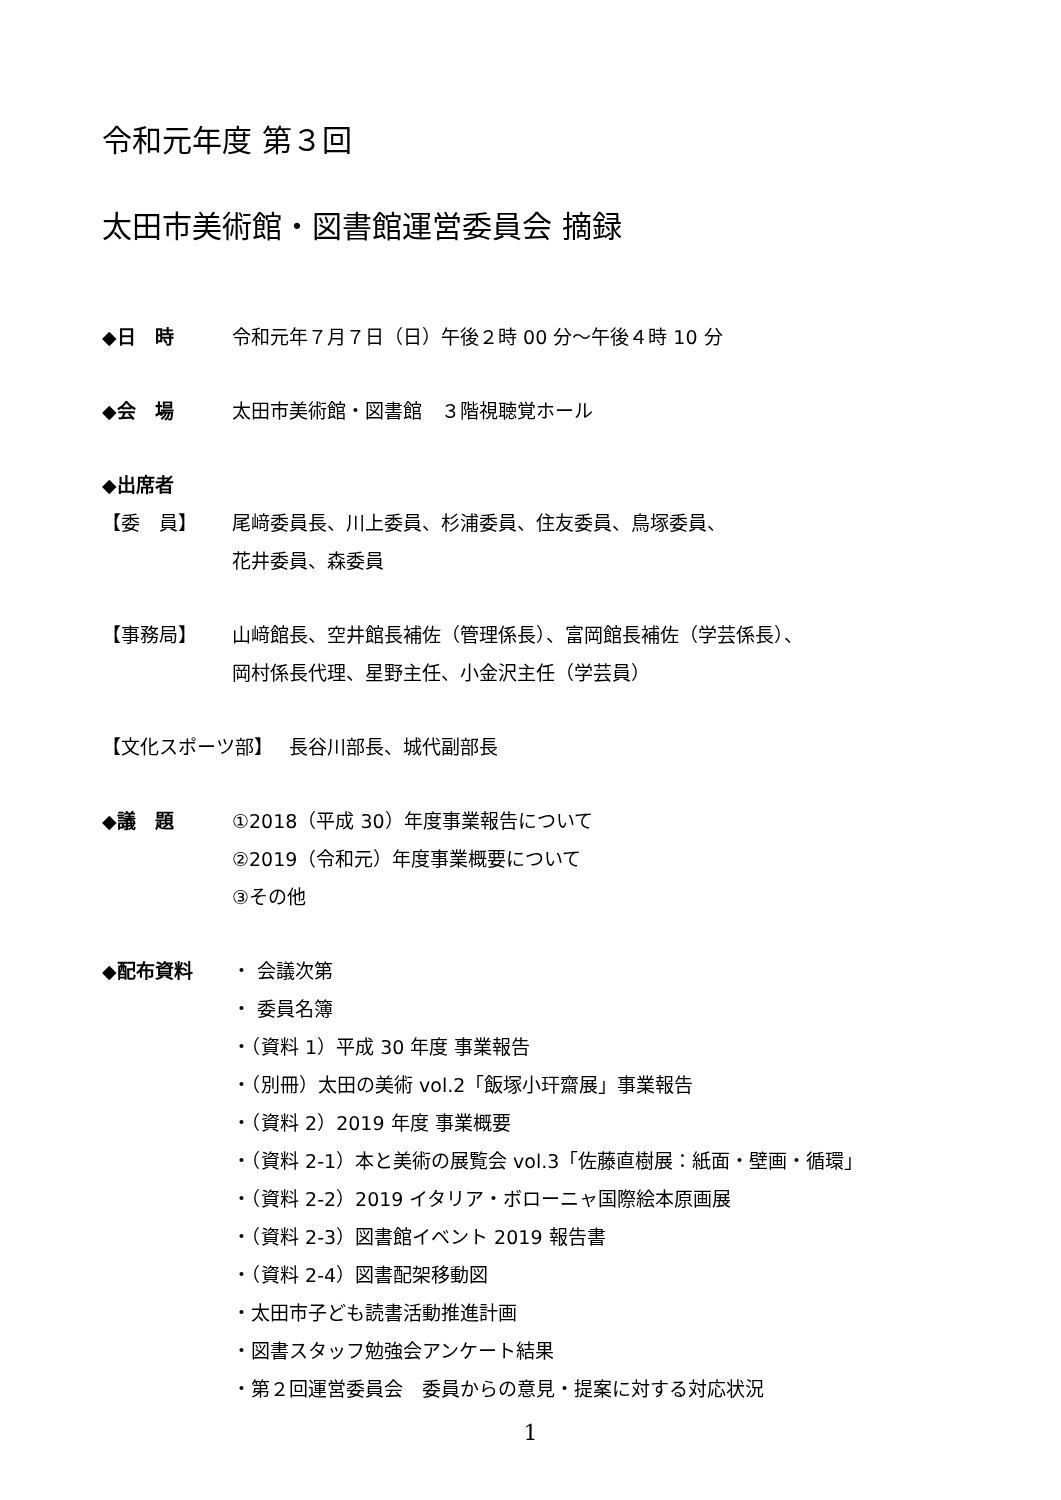令和元年度 第３回
太田市美術館・図書館運営委員会 摘録
◆日　時 令和元年７月７日（日）午後２時 00 分～午後４時 10 分
◆会　場 太田市美術館・図書館　３階視聴覚ホール
◆出席者
【委　員】 尾﨑委員長、川上委員、杉浦委員、住友委員、鳥塚委員、
花井委員、森委員
【事務局】 山﨑館長、空井館長補佐（管理係長）、富岡館長補佐（学芸係長）、
岡村係長代理、星野主任、小金沢主任（学芸員）
【文化スポーツ部】　 長谷川部長、城代副部長
◆議　題 ①2018（平成 30）年度事業報告について
②2019（令和元）年度事業概要について
③その他
◆配布資料 ・ 会議次第
・ 委員名簿
・（資料 1）平成 30 年度 事業報告
・（別冊）太田の美術 vol.2「飯塚小玕齋展」事業報告
・（資料 2）2019 年度 事業概要
・（資料 2-1）本と美術の展覧会 vol.3「佐藤直樹展：紙面・壁画・循環」
・（資料 2-2）2019 イタリア・ボローニャ国際絵本原画展
・（資料 2-3）図書館イベント 2019 報告書
・（資料 2-4）図書配架移動図
・太田市子ども読書活動推進計画
・図書スタッフ勉強会アンケート結果
・第２回運営委員会　委員からの意見・提案に対する対応状況
1